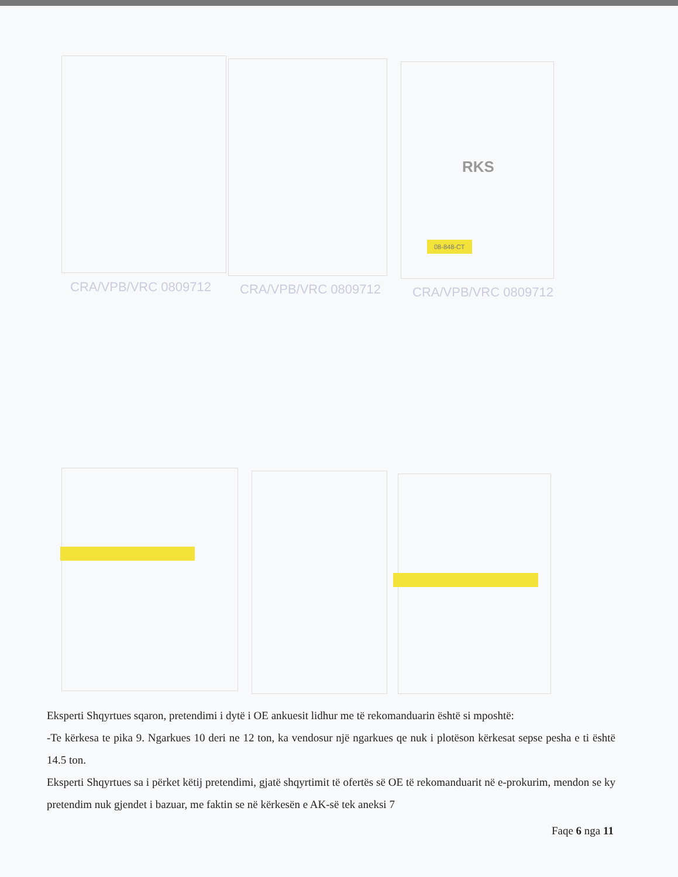RKS
08-848-CT
CRA/VPB/VRC 0809712 CRA/VPB/VRC 0809712 CRA/VPB/VRC 0809712
Eksperti Shqyrtues sqaron, pretendimi i dytë i OE ankuesit lidhur me të rekomanduarin është si mposhtë:
-Te kërkesa te pika 9. Ngarkues 10 deri ne 12 ton, ka vendosur një ngarkues qe nuk i plotëson kërkesat sepse pesha e ti është 14.5 ton.
Eksperti Shqyrtues sa i përket këtij pretendimi, gjatë shqyrtimit të ofertës së OE të rekomanduarit në e-prokurim, mendon se ky pretendim nuk gjendet i bazuar, me faktin se në kërkesën e AK-së tek aneksi 7
Faqe 6 nga 11